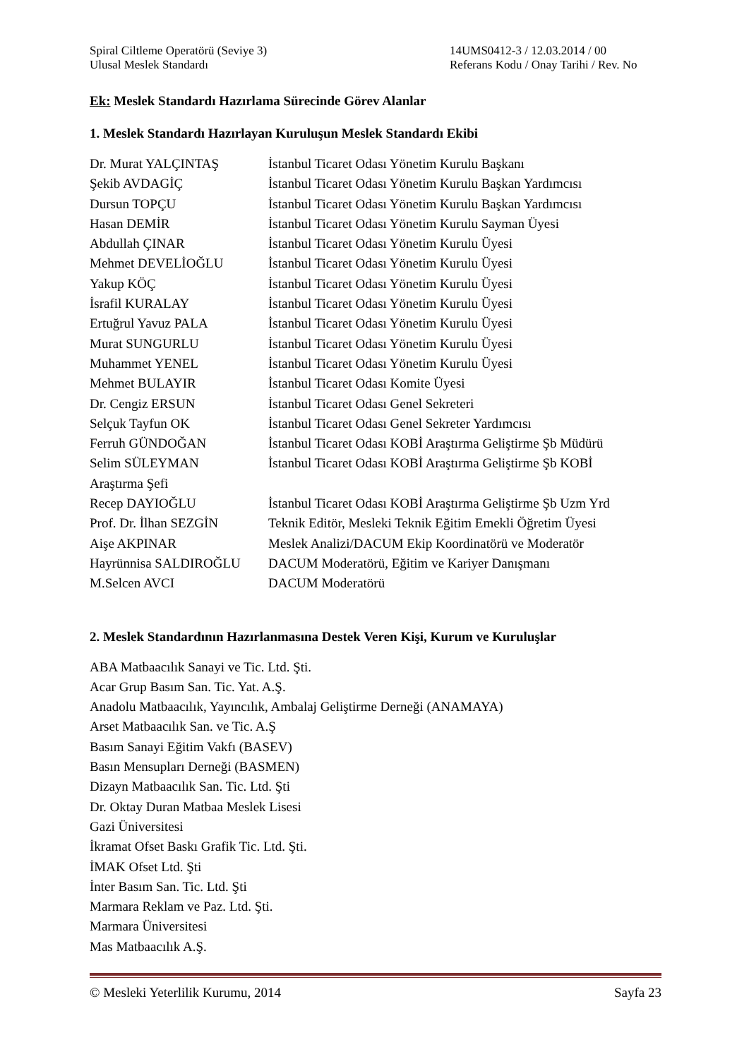Spiral Ciltleme Operatörü (Seviye 3)
Ulusal Meslek Standardı
14UMS0412-3 / 12.03.2014 / 00
Referans Kodu / Onay Tarihi / Rev. No
Ek: Meslek Standardı Hazırlama Sürecinde Görev Alanlar
1. Meslek Standardı Hazırlayan Kuruluşun Meslek Standardı Ekibi
Dr. Murat YALÇINTAŞ İstanbul Ticaret Odası Yönetim Kurulu Başkanı
Şekib AVDAGİÇ İstanbul Ticaret Odası Yönetim Kurulu Başkan Yardımcısı
Dursun TOPÇU İstanbul Ticaret Odası Yönetim Kurulu Başkan Yardımcısı
Hasan DEMİR İstanbul Ticaret Odası Yönetim Kurulu Sayman Üyesi
Abdullah ÇINAR İstanbul Ticaret Odası Yönetim Kurulu Üyesi
Mehmet DEVELİOĞLU İstanbul Ticaret Odası Yönetim Kurulu Üyesi
Yakup KÖÇ İstanbul Ticaret Odası Yönetim Kurulu Üyesi
İsrafil KURALAY İstanbul Ticaret Odası Yönetim Kurulu Üyesi
Ertuğrul Yavuz PALA İstanbul Ticaret Odası Yönetim Kurulu Üyesi
Murat SUNGURLU İstanbul Ticaret Odası Yönetim Kurulu Üyesi
Muhammet YENEL İstanbul Ticaret Odası Yönetim Kurulu Üyesi
Mehmet BULAYIR İstanbul Ticaret Odası Komite Üyesi
Dr. Cengiz ERSUN İstanbul Ticaret Odası Genel Sekreteri
Selçuk Tayfun OK İstanbul Ticaret Odası Genel Sekreter Yardımcısı
Ferruh GÜNDOĞAN İstanbul Ticaret Odası KOBİ Araştırma Geliştirme Şb Müdürü
Selim SÜLEYMAN İstanbul Ticaret Odası KOBİ Araştırma Geliştirme Şb KOBİ
Araştırma Şefi
Recep DAYIOĞLU İstanbul Ticaret Odası KOBİ Araştırma Geliştirme Şb Uzm Yrd
Prof. Dr. İlhan SEZGİN Teknik Editör, Mesleki Teknik Eğitim Emekli Öğretim Üyesi
Aişe AKPINAR Meslek Analizi/DACUM Ekip Koordinatörü ve Moderatör
Hayrünnisa SALDIROĞLU DACUM Moderatörü, Eğitim ve Kariyer Danışmanı
M.Selcen AVCI DACUM Moderatörü
2. Meslek Standardının Hazırlanmasına Destek Veren Kişi, Kurum ve Kuruluşlar
ABA Matbaacılık Sanayi ve Tic. Ltd. Şti.
Acar Grup Basım San. Tic. Yat. A.Ş.
Anadolu Matbaacılık, Yayıncılık, Ambalaj Geliştirme Derneği (ANAMAYA)
Arset Matbaacılık San. ve Tic. A.Ş
Basım Sanayi Eğitim Vakfı (BASEV)
Basın Mensupları Derneği (BASMEN)
Dizayn Matbaacılık San. Tic. Ltd. Şti
Dr. Oktay Duran Matbaa Meslek Lisesi
Gazi Üniversitesi
İkramat Ofset Baskı Grafik Tic. Ltd. Şti.
İMAK Ofset Ltd. Şti
İnter Basım San. Tic. Ltd. Şti
Marmara Reklam ve Paz. Ltd. Şti.
Marmara Üniversitesi
Mas Matbaacılık A.Ş.
© Mesleki Yeterlilik Kurumu, 2014 Sayfa 23